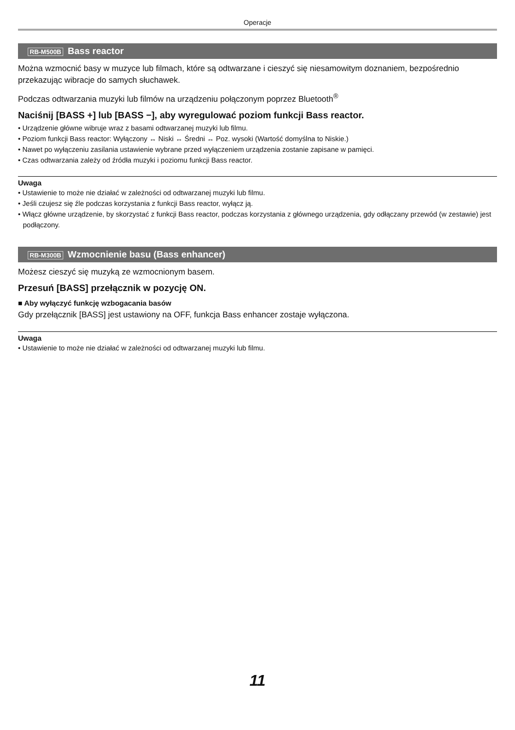Operacje
RB-M500B Bass reactor
Można wzmocnić basy w muzyce lub filmach, które są odtwarzane i cieszyć się niesamowitym doznaniem, bezpośrednio przekazując wibracje do samych słuchawek.
Podczas odtwarzania muzyki lub filmów na urządzeniu połączonym poprzez Bluetooth<sup>®</sup>
Naciśnij [BASS +] lub [BASS −], aby wyregulować poziom funkcji Bass reactor.
• Urządzenie główne wibruje wraz z basami odtwarzanej muzyki lub filmu.
• Poziom funkcji Bass reactor: Wyłączony ↔ Niski ↔ Średni ↔ Poz. wysoki (Wartość domyślna to Niskie.)
• Nawet po wyłączeniu zasilania ustawienie wybrane przed wyłączeniem urządzenia zostanie zapisane w pamięci.
• Czas odtwarzania zależy od źródła muzyki i poziomu funkcji Bass reactor.
Uwaga
• Ustawienie to może nie działać w zależności od odtwarzanej muzyki lub filmu.
• Jeśli czujesz się źle podczas korzystania z funkcji Bass reactor, wyłącz ją.
• Włącz główne urządzenie, by skorzystać z funkcji Bass reactor, podczas korzystania z głównego urządzenia, gdy odłączany przewód (w zestawie) jest podłączony.
RB-M300B Wzmocnienie basu (Bass enhancer)
Możesz cieszyć się muzyką ze wzmocnionym basem.
Przesuń [BASS] przełącznik w pozycję ON.
■ Aby wyłączyć funkcję wzbogacania basów
Gdy przełącznik [BASS] jest ustawiony na OFF, funkcja Bass enhancer zostaje wyłączona.
Uwaga
• Ustawienie to może nie działać w zależności od odtwarzanej muzyki lub filmu.
11